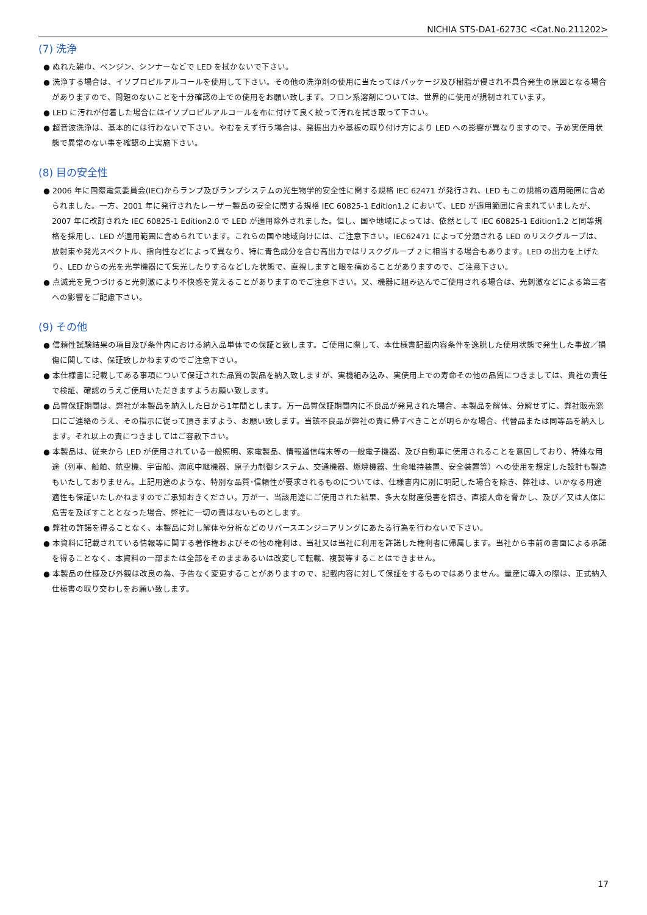NICHIA STS-DA1-6273C <Cat.No.211202>
(7) 洗浄
● ぬれた雑巾、ベンジン、シンナーなどで LED を拭かないで下さい。
● 洗浄する場合は、イソプロピルアルコールを使用して下さい。その他の洗浄剤の使用に当たってはパッケージ及び樹脂が侵され不具合発生の原因となる場合がありますので、問題のないことを十分確認の上での使用をお願い致します。フロン系溶剤については、世界的に使用が規制されています。
● LED に汚れが付着した場合にはイソプロピルアルコールを布に付けて良く絞って汚れを拭き取って下さい。
● 超音波洗浄は、基本的には行わないで下さい。やむをえず行う場合は、発振出力や基板の取り付け方により LED への影響が異なりますので、予め実使用状態で異常のない事を確認の上実施下さい。
(8) 目の安全性
● 2006 年に国際電気委員会(IEC)からランプ及びランプシステムの光生物学的安全性に関する規格 IEC 62471 が発行され、LED もこの規格の適用範囲に含められました。一方、2001 年に発行されたレーザー製品の安全に関する規格 IEC 60825-1 Edition1.2 において、LED が適用範囲に含まれていましたが、2007 年に改訂された IEC 60825-1 Edition2.0 で LED が適用除外されました。但し、国や地域によっては、依然として IEC 60825-1 Edition1.2 と同等規格を採用し、LED が適用範囲に含められています。これらの国や地域向けには、ご注意下さい。IEC62471 によって分類される LED のリスクグループは、放射束や発光スペクトル、指向性などによって異なり、特に青色成分を含む高出力ではリスクグループ 2 に相当する場合もあります。LED の出力を上げたり、LED からの光を光学機器にて集光したりするなどした状態で、直視しますと眼を痛めることがありますので、ご注意下さい。
● 点滅光を見つづけると光刺激により不快感を覚えることがありますのでご注意下さい。又、機器に組み込んでご使用される場合は、光刺激などによる第三者への影響をご配慮下さい。
(9) その他
● 信頼性試験結果の項目及び条件内における納入品単体での保証と致します。ご使用に際して、本仕様書記載内容条件を逸脱した使用状態で発生した事故／損傷に関しては、保証致しかねますのでご注意下さい。
● 本仕様書に記載してある事項について保証された品質の製品を納入致しますが、実機組み込み、実使用上での寿命その他の品質につきましては、貴社の責任で検証、確認のうえご使用いただきますようお願い致します。
● 品質保証期間は、弊社が本製品を納入した日から1年間とします。万一品質保証期間内に不良品が発見された場合、本製品を解体、分解せずに、弊社販売窓口にご連絡のうえ、その指示に従って頂きますよう、お願い致します。当該不良品が弊社の責に帰すべきことが明らかな場合、代替品または同等品を納入します。それ以上の責につきましてはご容赦下さい。
● 本製品は、従来から LED が使用されている一般照明、家電製品、情報通信端末等の一般電子機器、及び自動車に使用されることを意図しており、特殊な用途（列車、船舶、航空機、宇宙船、海底中継機器、原子力制御システム、交通機器、燃焼機器、生命維持装置、安全装置等）への使用を想定した設計も製造もいたしておりません。上記用途のような、特別な品質･信頼性が要求されるものについては、仕様書内に別に明記した場合を除き、弊社は、いかなる用途適性も保証いたしかねますのでご承知おきください。万が一、当該用途にご使用された結果、多大な財産侵害を招き、直接人命を脅かし、及び／又は人体に危害を及ぼすこととなった場合、弊社に一切の責はないものとします。
● 弊社の許諾を得ることなく、本製品に対し解体や分析などのリバースエンジニアリングにあたる行為を行わないで下さい。
● 本資料に記載されている情報等に関する著作権およびその他の権利は、当社又は当社に利用を許諾した権利者に帰属します。当社から事前の書面による承諾を得ることなく、本資料の一部または全部をそのままあるいは改変して転載、複製等することはできません。
● 本製品の仕様及び外観は改良の為、予告なく変更することがありますので、記載内容に対して保証をするものではありません。量産に導入の際は、正式納入仕様書の取り交わしをお願い致します。
17